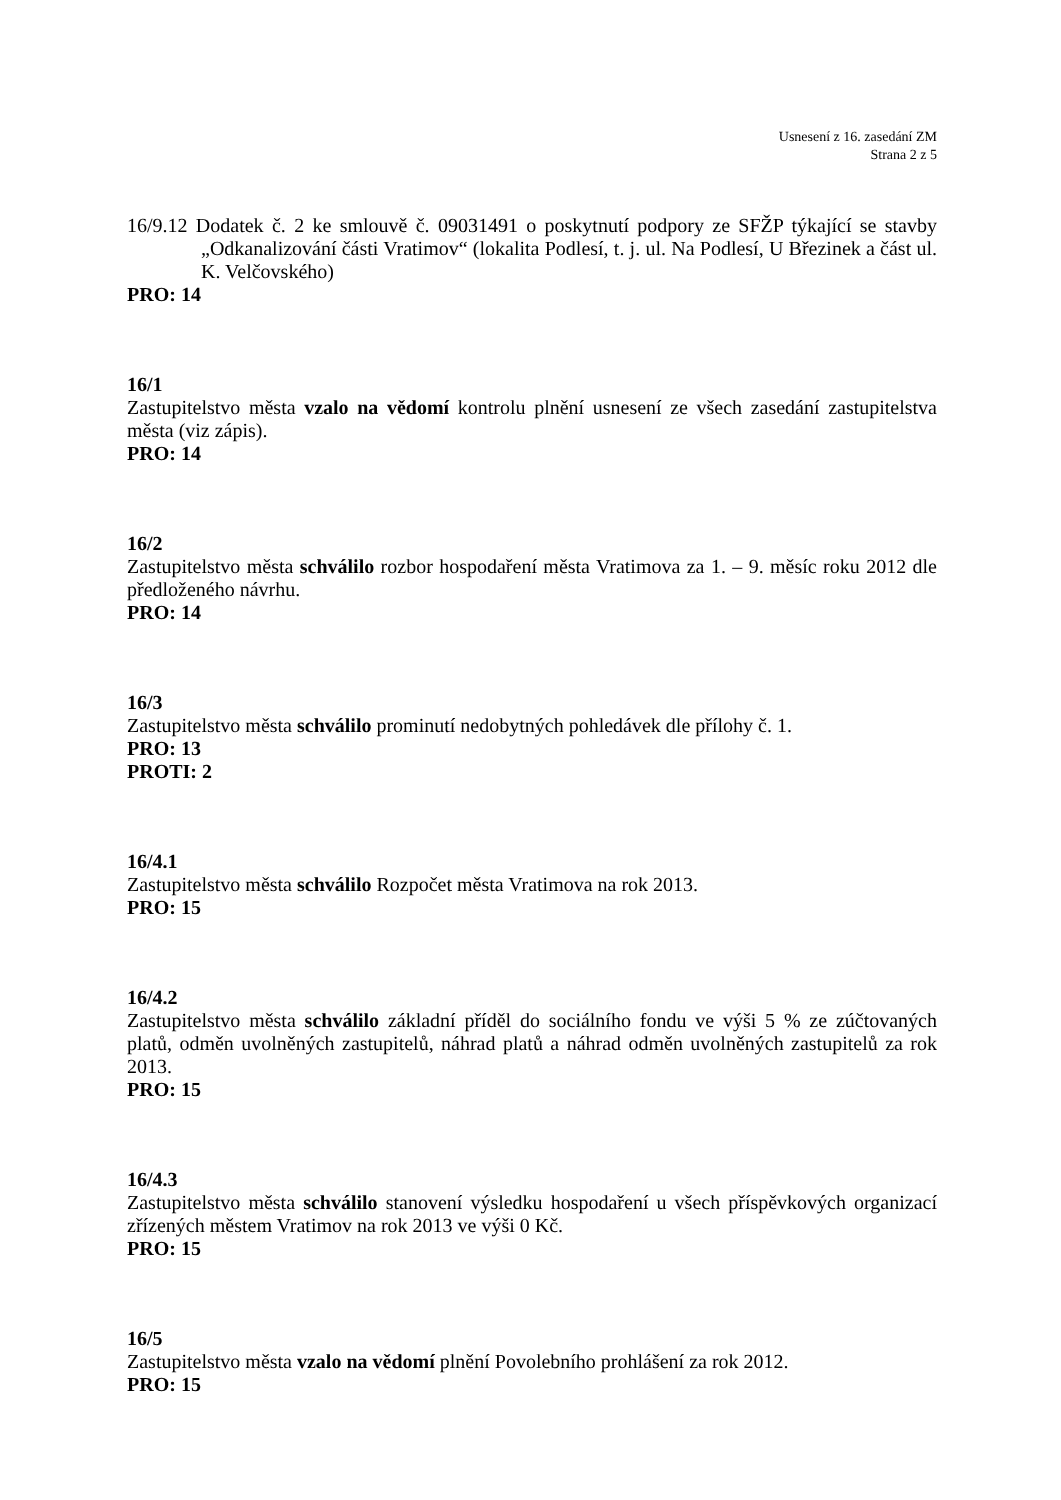Usnesení z 16. zasedání ZM
Strana 2 z 5
16/9.12 Dodatek č. 2 ke smlouvě č. 09031491 o poskytnutí podpory ze SFŽP týkající se stavby „Odkanalizování části Vratimov“ (lokalita Podlesí, t. j. ul. Na Podlesí, U Březinek a část ul. K. Velčovského)
PRO: 14
16/1
Zastupitelstvo města vzalo na vědomí kontrolu plnění usnesení ze všech zasedání zastupitelstva města (viz zápis).
PRO: 14
16/2
Zastupitelstvo města schválilo rozbor hospodaření města Vratimova za 1. – 9. měsíc roku 2012 dle předloženého návrhu.
PRO: 14
16/3
Zastupitelstvo města schválilo prominutí nedobytných pohledávek dle přílohy č. 1.
PRO: 13
PROTI: 2
16/4.1
Zastupitelstvo města schválilo Rozpočet města Vratimova na rok 2013.
PRO: 15
16/4.2
Zastupitelstvo města schválilo základní příděl do sociálního fondu ve výši 5 % ze zúčtovaných platů, odměn uvolněných zastupitelů, náhrad platů a náhrad odměn uvolněných zastupitelů za rok 2013.
PRO: 15
16/4.3
Zastupitelstvo města schválilo stanovení výsledku hospodaření u všech příspěvkových organizací zřízených městem Vratimov na rok 2013 ve výši 0 Kč.
PRO: 15
16/5
Zastupitelstvo města vzalo na vědomí plnění Povolebního prohlášení za rok 2012.
PRO: 15